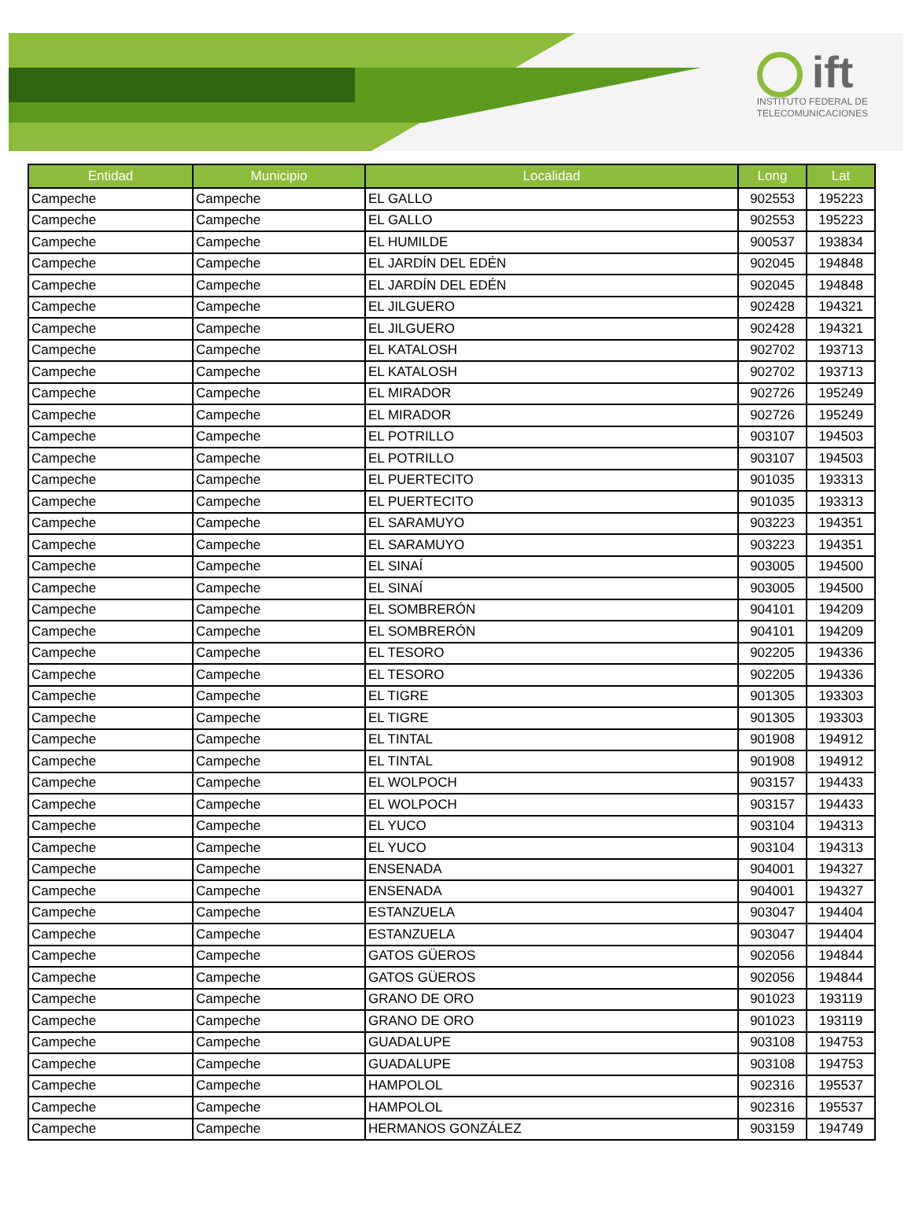ift
INSTITUTO FEDERAL DE
TELECOMUNICACIONES
| Entidad | Municipio | Localidad | Long | Lat |
| --- | --- | --- | --- | --- |
| Campeche | Campeche | EL GALLO | 902553 | 195223 |
| Campeche | Campeche | EL GALLO | 902553 | 195223 |
| Campeche | Campeche | EL HUMILDE | 900537 | 193834 |
| Campeche | Campeche | EL JARDÍN DEL EDÉN | 902045 | 194848 |
| Campeche | Campeche | EL JARDÍN DEL EDÉN | 902045 | 194848 |
| Campeche | Campeche | EL JILGUERO | 902428 | 194321 |
| Campeche | Campeche | EL JILGUERO | 902428 | 194321 |
| Campeche | Campeche | EL KATALOSH | 902702 | 193713 |
| Campeche | Campeche | EL KATALOSH | 902702 | 193713 |
| Campeche | Campeche | EL MIRADOR | 902726 | 195249 |
| Campeche | Campeche | EL MIRADOR | 902726 | 195249 |
| Campeche | Campeche | EL POTRILLO | 903107 | 194503 |
| Campeche | Campeche | EL POTRILLO | 903107 | 194503 |
| Campeche | Campeche | EL PUERTECITO | 901035 | 193313 |
| Campeche | Campeche | EL PUERTECITO | 901035 | 193313 |
| Campeche | Campeche | EL SARAMUYO | 903223 | 194351 |
| Campeche | Campeche | EL SARAMUYO | 903223 | 194351 |
| Campeche | Campeche | EL SINAÍ | 903005 | 194500 |
| Campeche | Campeche | EL SINAÍ | 903005 | 194500 |
| Campeche | Campeche | EL SOMBRERÓN | 904101 | 194209 |
| Campeche | Campeche | EL SOMBRERÓN | 904101 | 194209 |
| Campeche | Campeche | EL TESORO | 902205 | 194336 |
| Campeche | Campeche | EL TESORO | 902205 | 194336 |
| Campeche | Campeche | EL TIGRE | 901305 | 193303 |
| Campeche | Campeche | EL TIGRE | 901305 | 193303 |
| Campeche | Campeche | EL TINTAL | 901908 | 194912 |
| Campeche | Campeche | EL TINTAL | 901908 | 194912 |
| Campeche | Campeche | EL WOLPOCH | 903157 | 194433 |
| Campeche | Campeche | EL WOLPOCH | 903157 | 194433 |
| Campeche | Campeche | EL YUCO | 903104 | 194313 |
| Campeche | Campeche | EL YUCO | 903104 | 194313 |
| Campeche | Campeche | ENSENADA | 904001 | 194327 |
| Campeche | Campeche | ENSENADA | 904001 | 194327 |
| Campeche | Campeche | ESTANZUELA | 903047 | 194404 |
| Campeche | Campeche | ESTANZUELA | 903047 | 194404 |
| Campeche | Campeche | GATOS GÜEROS | 902056 | 194844 |
| Campeche | Campeche | GATOS GÜEROS | 902056 | 194844 |
| Campeche | Campeche | GRANO DE ORO | 901023 | 193119 |
| Campeche | Campeche | GRANO DE ORO | 901023 | 193119 |
| Campeche | Campeche | GUADALUPE | 903108 | 194753 |
| Campeche | Campeche | GUADALUPE | 903108 | 194753 |
| Campeche | Campeche | HAMPOLOL | 902316 | 195537 |
| Campeche | Campeche | HAMPOLOL | 902316 | 195537 |
| Campeche | Campeche | HERMANOS GONZÁLEZ | 903159 | 194749 |